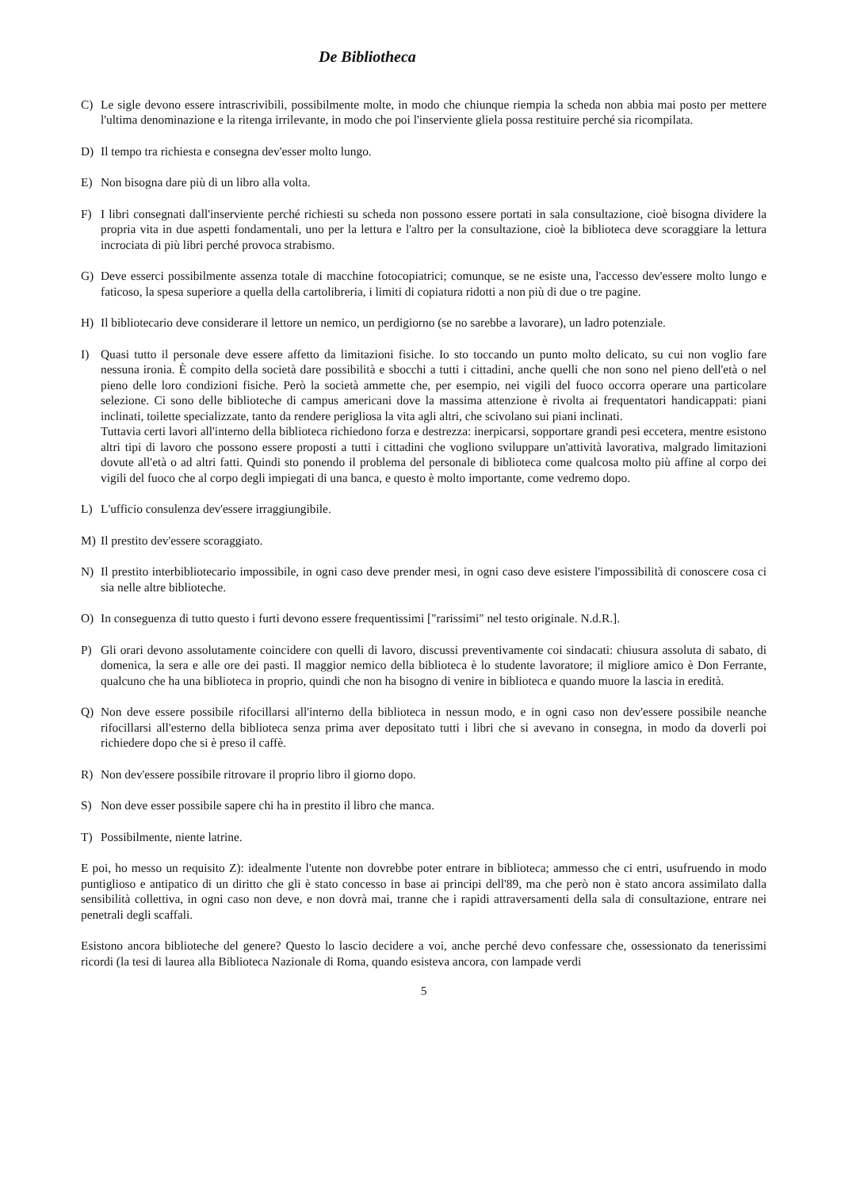De Bibliotheca
C) Le sigle devono essere intrascrivibili, possibilmente molte, in modo che chiunque riempia la scheda non abbia mai posto per mettere l'ultima denominazione e la ritenga irrilevante, in modo che poi l'inserviente gliela possa restituire perché sia ricompilata.
D) Il tempo tra richiesta e consegna dev'esser molto lungo.
E) Non bisogna dare più di un libro alla volta.
F) I libri consegnati dall'inserviente perché richiesti su scheda non possono essere portati in sala consultazione, cioè bisogna dividere la propria vita in due aspetti fondamentali, uno per la lettura e l'altro per la consultazione, cioè la biblioteca deve scoraggiare la lettura incrociata di più libri perché provoca strabismo.
G) Deve esserci possibilmente assenza totale di macchine fotocopiatrici; comunque, se ne esiste una, l'accesso dev'essere molto lungo e faticoso, la spesa superiore a quella della cartolibreria, i limiti di copiatura ridotti a non più di due o tre pagine.
H) Il bibliotecario deve considerare il lettore un nemico, un perdigiorno (se no sarebbe a lavorare), un ladro potenziale.
I) Quasi tutto il personale deve essere affetto da limitazioni fisiche. Io sto toccando un punto molto delicato, su cui non voglio fare nessuna ironia. È compito della società dare possibilità e sbocchi a tutti i cittadini, anche quelli che non sono nel pieno dell'età o nel pieno delle loro condizioni fisiche. Però la società ammette che, per esempio, nei vigili del fuoco occorra operare una particolare selezione. Ci sono delle biblioteche di campus americani dove la massima attenzione è rivolta ai frequentatori handicappati: piani inclinati, toilette specializzate, tanto da rendere perigliosa la vita agli altri, che scivolano sui piani inclinati.
Tuttavia certi lavori all'interno della biblioteca richiedono forza e destrezza: inerpicarsi, sopportare grandi pesi eccetera, mentre esistono altri tipi di lavoro che possono essere proposti a tutti i cittadini che vogliono sviluppare un'attività lavorativa, malgrado limitazioni dovute all'età o ad altri fatti. Quindi sto ponendo il problema del personale di biblioteca come qualcosa molto più affine al corpo dei vigili del fuoco che al corpo degli impiegati di una banca, e questo è molto importante, come vedremo dopo.
L) L'ufficio consulenza dev'essere irraggiungibile.
M) Il prestito dev'essere scoraggiato.
N) Il prestito interbibliotecario impossibile, in ogni caso deve prender mesi, in ogni caso deve esistere l'impossibilità di conoscere cosa ci sia nelle altre biblioteche.
O) In conseguenza di tutto questo i furti devono essere frequentissimi ["rarissimi" nel testo originale. N.d.R.].
P) Gli orari devono assolutamente coincidere con quelli di lavoro, discussi preventivamente coi sindacati: chiusura assoluta di sabato, di domenica, la sera e alle ore dei pasti. Il maggior nemico della biblioteca è lo studente lavoratore; il migliore amico è Don Ferrante, qualcuno che ha una biblioteca in proprio, quindi che non ha bisogno di venire in biblioteca e quando muore la lascia in eredità.
Q) Non deve essere possibile rifocillarsi all'interno della biblioteca in nessun modo, e in ogni caso non dev'essere possibile neanche rifocillarsi all'esterno della biblioteca senza prima aver depositato tutti i libri che si avevano in consegna, in modo da doverli poi richiedere dopo che si è preso il caffè.
R) Non dev'essere possibile ritrovare il proprio libro il giorno dopo.
S) Non deve esser possibile sapere chi ha in prestito il libro che manca.
T) Possibilmente, niente latrine.
E poi, ho messo un requisito Z): idealmente l'utente non dovrebbe poter entrare in biblioteca; ammesso che ci entri, usufruendo in modo puntiglioso e antipatico di un diritto che gli è stato concesso in base ai principi dell'89, ma che però non è stato ancora assimilato dalla sensibilità collettiva, in ogni caso non deve, e non dovrà mai, tranne che i rapidi attraversamenti della sala di consultazione, entrare nei penetrali degli scaffali.
Esistono ancora biblioteche del genere? Questo lo lascio decidere a voi, anche perché devo confessare che, ossessionato da tenerissimi ricordi (la tesi di laurea alla Biblioteca Nazionale di Roma, quando esisteva ancora, con lampade verdi
5